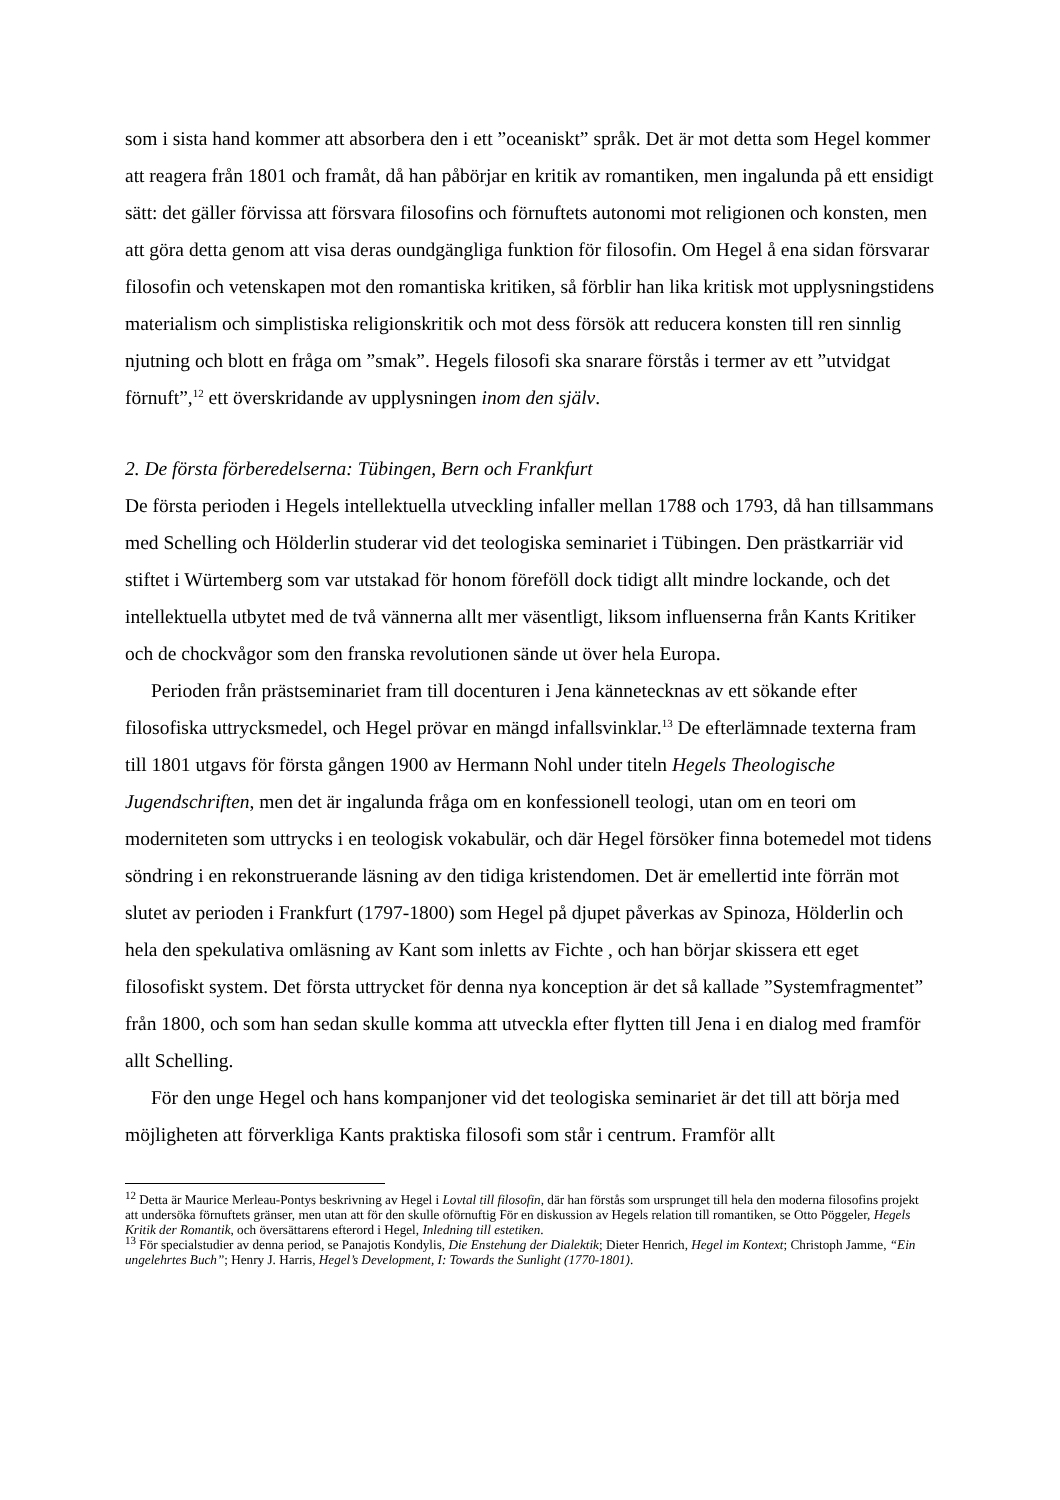som i sista hand kommer att absorbera den i ett ”oceaniskt” språk. Det är mot detta som Hegel kommer att reagera från 1801 och framåt, då han påbörjar en kritik av romantiken, men ingalunda på ett ensidigt sätt: det gäller förvissa att försvara filosofins och förnuftets autonomi mot religionen och konsten, men att göra detta genom att visa deras oundgängliga funktion för filosofin. Om Hegel å ena sidan försvarar filosofin och vetenskapen mot den romantiska kritiken, så förblir han lika kritisk mot upplysningstidens materialism och simplistiska religionskritik och mot dess försök att reducera konsten till ren sinnlig njutning och blott en fråga om ”smak”. Hegels filosofi ska snarare förstås i termer av ett ”utvidgat förnuft”,<sup>12</sup> ett överskridande av upplysningen inom den själv.
2. De första förberedelserna: Tübingen, Bern och Frankfurt
De första perioden i Hegels intellektuella utveckling infaller mellan 1788 och 1793, då han tillsammans med Schelling och Hölderlin studerar vid det teologiska seminariet i Tübingen. Den prästkarriär vid stiftet i Würtemberg som var utstakad för honom föreföll dock tidigt allt mindre lockande, och det intellektuella utbytet med de två vännerna allt mer väsentligt, liksom influenserna från Kants Kritiker och de chockvågor som den franska revolutionen sände ut över hela Europa.
Perioden från prästseminariet fram till docenturen i Jena kännetecknas av ett sökande efter filosofiska uttrycksmedel, och Hegel prövar en mängd infallsvinklar.<sup>13</sup> De efterlämnade texterna fram till 1801 utgavs för första gången 1900 av Hermann Nohl under titeln Hegels Theologische Jugendschriften, men det är ingalunda fråga om en konfessionell teologi, utan om en teori om moderniteten som uttrycks i en teologisk vokabulär, och där Hegel försöker finna botemedel mot tidens söndring i en rekonstruerande läsning av den tidiga kristendomen. Det är emellertid inte förrän mot slutet av perioden i Frankfurt (1797-1800) som Hegel på djupet påverkas av Spinoza, Hölderlin och hela den spekulativa omläsning av Kant som inletts av Fichte , och han börjar skissera ett eget filosofiskt system. Det första uttrycket för denna nya konception är det så kallade ”Systemfragmentet” från 1800, och som han sedan skulle komma att utveckla efter flytten till Jena i en dialog med framför allt Schelling.
För den unge Hegel och hans kompanjoner vid det teologiska seminariet är det till att börja med möjligheten att förverkliga Kants praktiska filosofi som står i centrum. Framför allt
<sup>12</sup> Detta är Maurice Merleau-Pontys beskrivning av Hegel i Lovtal till filosofin, där han förstås som ursprunget till hela den moderna filosofins projekt att undersöka förnuftets gränser, men utan att för den skulle oförnuftig För en diskussion av Hegels relation till romantiken, se Otto Pöggeler, Hegels Kritik der Romantik, och översättarens efterord i Hegel, Inledning till estetiken.
<sup>13</sup> För specialstudier av denna period, se Panajotis Kondylis, Die Enstehung der Dialektik; Dieter Henrich, Hegel im Kontext; Christoph Jamme, “Ein ungelehrtes Buch”; Henry J. Harris, Hegel’s Development, I: Towards the Sunlight (1770-1801).